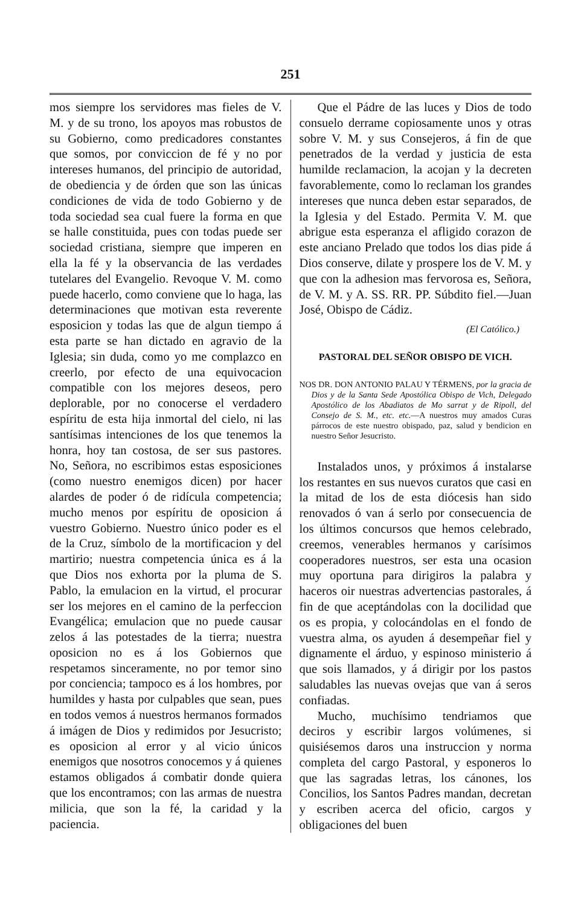251
mos siempre los servidores mas fieles de V. M. y de su trono, los apoyos mas robustos de su Gobierno, como predicadores constantes que somos, por conviccion de fé y no por intereses humanos, del principio de autoridad, de obediencia y de órden que son las únicas condiciones de vida de todo Gobierno y de toda sociedad sea cual fuere la forma en que se halle constituida, pues con todas puede ser sociedad cristiana, siempre que imperen en ella la fé y la observancia de las verdades tutelares del Evangelio. Revoque V. M. como puede hacerlo, como conviene que lo haga, las determinaciones que motivan esta reverente esposicion y todas las que de algun tiempo á esta parte se han dictado en agravio de la Iglesia; sin duda, como yo me complazco en creerlo, por efecto de una equivocacion compatible con los mejores deseos, pero deplorable, por no conocerse el verdadero espíritu de esta hija inmortal del cielo, ni las santísimas intenciones de los que tenemos la honra, hoy tan costosa, de ser sus pastores. No, Señora, no escribimos estas esposiciones (como nuestro enemigos dicen) por hacer alardes de poder ó de ridícula competencia; mucho menos por espíritu de oposicion á vuestro Gobierno. Nuestro único poder es el de la Cruz, símbolo de la mortificacion y del martirio; nuestra competencia única es á la que Dios nos exhorta por la pluma de S. Pablo, la emulacion en la virtud, el procurar ser los mejores en el camino de la perfeccion Evangélica; emulacion que no puede causar zelos á las potestades de la tierra; nuestra oposicion no es á los Gobiernos que respetamos sinceramente, no por temor sino por conciencia; tampoco es á los hombres, por humildes y hasta por culpables que sean, pues en todos vemos á nuestros hermanos formados á imágen de Dios y redimidos por Jesucristo; es oposicion al error y al vicio únicos enemigos que nosotros conocemos y á quienes estamos obligados á combatir donde quiera que los encontramos; con las armas de nuestra milicia, que son la fé, la caridad y la paciencia.
Que el Pádre de las luces y Dios de todo consuelo derrame copiosamente unos y otras sobre V. M. y sus Consejeros, á fin de que penetrados de la verdad y justicia de esta humilde reclamacion, la acojan y la decreten favorablemente, como lo reclaman los grandes intereses que nunca deben estar separados, de la Iglesia y del Estado. Permita V. M. que abrigue esta esperanza el afligido corazon de este anciano Prelado que todos los dias pide á Dios conserve, dilate y prospere los de V. M. y que con la adhesion mas fervorosa es, Señora, de V. M. y A. SS. RR. PP. Súbdito fiel.—Juan José, Obispo de Cádiz.
(El Católico.)
PASTORAL DEL SEÑOR OBISPO DE VICH.
NOS DR. DON ANTONIO PALAU Y TÉRMENS, por la gracia de Dios y de la Santa Sede Apostólica Obispo de Vich, Delegado Apostólico de los Abadiatos de Mo sarrat y de Ripoll, del Consejo de S. M., etc. etc.—A nuestros muy amados Curas párrocos de este nuestro obispado, paz, salud y bendicion en nuestro Señor Jesucristo.
Instalados unos, y próximos á instalarse los restantes en sus nuevos curatos que casi en la mitad de los de esta diócesis han sido renovados ó van á serlo por consecuencia de los últimos concursos que hemos celebrado, creemos, venerables hermanos y carísimos cooperadores nuestros, ser esta una ocasion muy oportuna para dirigiros la palabra y haceros oir nuestras advertencias pastorales, á fin de que aceptándolas con la docilidad que os es propia, y colocándolas en el fondo de vuestra alma, os ayuden á desempeñar fiel y dignamente el árduo, y espinoso ministerio á que sois llamados, y á dirigir por los pastos saludables las nuevas ovejas que van á seros confiadas.
Mucho, muchísimo tendriamos que deciros y escribir largos volúmenes, si quisiésemos daros una instruccion y norma completa del cargo Pastoral, y esponeros lo que las sagradas letras, los cánones, los Concilios, los Santos Padres mandan, decretan y escriben acerca del oficio, cargos y obligaciones del buen